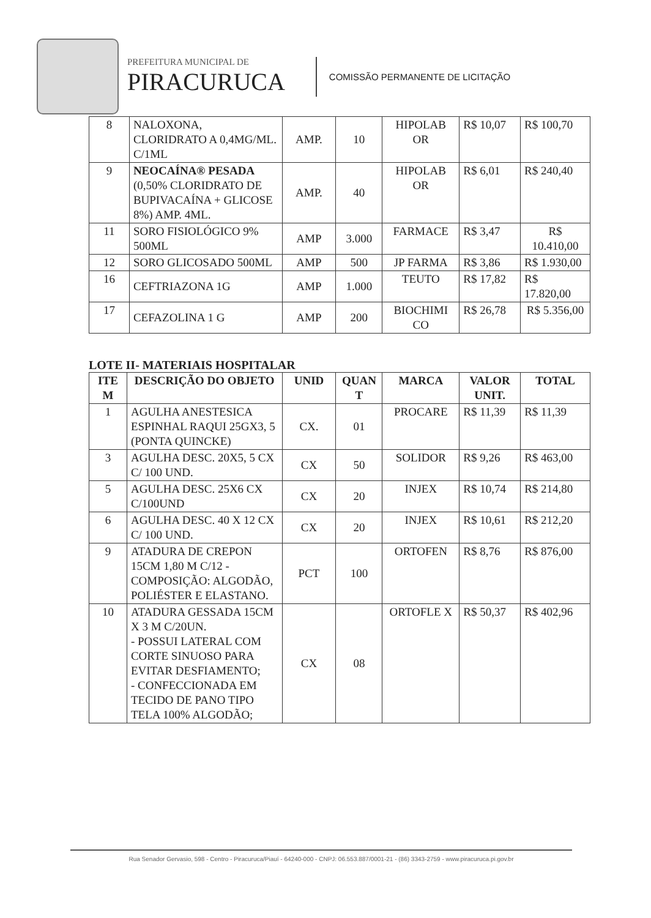PREFEITURA MUNICIPAL DE
PIRACURUCA
COMISSÃO PERMANENTE DE LICITAÇÃO
| 8 | NALOXONA, CLORIDRATO A 0,4MG/ML. C/1ML | AMP. | 10 | HIPOLAB OR | R$ 10,07 | R$ 100,70 |
| 9 | NEOCAÍNA® PESADA (0,50% CLORIDRATO DE BUPIVACAÍNA + GLICOSE 8%) AMP. 4ML. | AMP. | 40 | HIPOLAB OR | R$ 6,01 | R$ 240,40 |
| 11 | SORO FISIOLÓGICO 9% 500ML | AMP | 3.000 | FARMACE | R$ 3,47 | R$ 10.410,00 |
| 12 | SORO GLICOSADO 500ML | AMP | 500 | JP FARMA | R$ 3,86 | R$ 1.930,00 |
| 16 | CEFTRIAZONA 1G | AMP | 1.000 | TEUTO | R$ 17,82 | R$ 17.820,00 |
| 17 | CEFAZOLINA 1 G | AMP | 200 | BIOCHIMI CO | R$ 26,78 | R$ 5.356,00 |
LOTE II- MATERIAIS HOSPITALAR
| ITE M | DESCRIÇÃO DO OBJETO | UNID | QUAN T | MARCA | VALOR UNIT. | TOTAL |
| --- | --- | --- | --- | --- | --- | --- |
| 1 | AGULHA ANESTESICA ESPINHAL RAQUI 25GX3, 5 (PONTA QUINCKE) | CX. | 01 | PROCARE | R$ 11,39 | R$ 11,39 |
| 3 | AGULHA DESC. 20X5, 5 CX C/ 100 UND. | CX | 50 | SOLIDOR | R$ 9,26 | R$ 463,00 |
| 5 | AGULHA DESC. 25X6 CX C/100UND | CX | 20 | INJEX | R$ 10,74 | R$ 214,80 |
| 6 | AGULHA DESC. 40 X 12 CX C/ 100 UND. | CX | 20 | INJEX | R$ 10,61 | R$ 212,20 |
| 9 | ATADURA DE CREPON 15CM 1,80 M C/12 - COMPOSIÇÃO: ALGODÃO, POLIÉSTER E ELASTANO. | PCT | 100 | ORTOFEN | R$ 8,76 | R$ 876,00 |
| 10 | ATADURA GESSADA 15CM X 3 M C/20UN. - POSSUI LATERAL COM CORTE SINUOSO PARA EVITAR DESFIAMENTO; - CONFECCIONADA EM TECIDO DE PANO TIPO TELA 100% ALGODÃO; | CX | 08 | ORTOFLE X | R$ 50,37 | R$ 402,96 |
Rua Senador Gervasio, 598 - Centro - Piracuruca/Piauí - 64240-000 - CNPJ: 06.553.887/0001-21 - (86) 3343-2759 - www.piracuruca.pi.gov.br